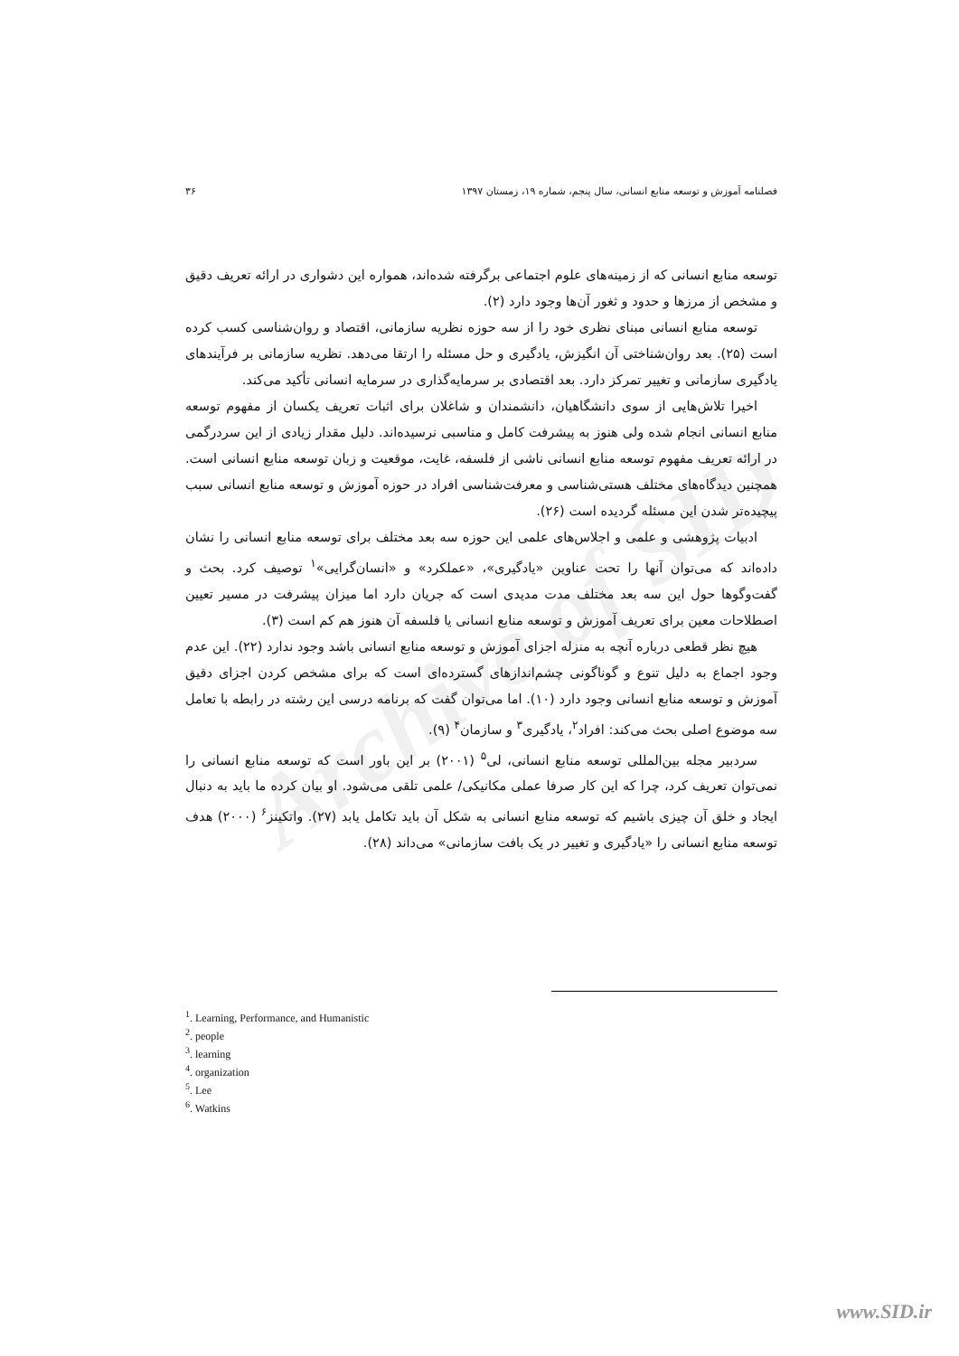Archive of SID
فصلنامه آموزش و توسعه منابع انسانی، سال پنجم، شماره ۱۹، زمستان ۱۳۹۷ ۳۶
توسعه منابع انسانی که از زمینه‌های علوم اجتماعی برگرفته شده‌اند، همواره این دشواری در ارائه تعریف دقیق و مشخص از مرزها و حدود و ثغور آن‌ها وجود دارد (۲).
توسعه منابع انسانی مبنای نظری خود را از سه حوزه نظریه سازمانی، اقتصاد و روان‌شناسی کسب کرده است (۲۵). بعد روان‌شناختی آن انگیزش، یادگیری و حل مسئله را ارتقا می‌دهد. نظریه سازمانی بر فرآیندهای یادگیری سازمانی و تغییر تمرکز دارد. بعد اقتصادی بر سرمایه‌گذاری در سرمایه انسانی تأکید می‌کند.
اخیرا تلاش‌هایی از سوی دانشگاهیان، دانشمندان و شاغلان برای اثبات تعریف یکسان از مفهوم توسعه منابع انسانی انجام شده ولی هنوز به پیشرفت کامل و مناسبی نرسیده‌اند. دلیل مقدار زیادی از این سردرگمی در ارائه تعریف مفهوم توسعه منابع انسانی ناشی از فلسفه، غایت، موقعیت و زبان توسعه منابع انسانی است. همچنین دیدگاه‌های مختلف هستی‌شناسی و معرفت‌شناسی افراد در حوزه آموزش و توسعه منابع انسانی سبب پیچیده‌تر شدن این مسئله گردیده است (۲۶).
ادبیات پژوهشی و علمی و اجلاس‌های علمی این حوزه سه بعد مختلف برای توسعه منابع انسانی را نشان داده‌اند که می‌توان آنها را تحت عناوین «یادگیری»، «عملکرد» و «انسان‌گرایی»<sup>۱</sup> توصیف کرد. بحث و گفت‌وگوها حول این سه بعد مختلف مدت مدیدی است که جریان دارد اما میزان پیشرفت در مسیر تعیین اصطلاحات معین برای تعریف آموزش و توسعه منابع انسانی یا فلسفه آن هنوز هم کم است (۳).
هیچ نظر قطعی درباره آنچه به منزله اجزای آموزش و توسعه منابع انسانی باشد وجود ندارد (۲۲). این عدم وجود اجماع به دلیل تنوع و گوناگونی چشم‌اندازهای گسترده‌ای است که برای مشخص کردن اجزای دقیق آموزش و توسعه منابع انسانی وجود دارد (۱۰). اما می‌توان گفت که برنامه درسی این رشته در رابطه با تعامل سه موضوع اصلی بحث می‌کند: افراد<sup>۲</sup>، یادگیری<sup>۳</sup> و سازمان<sup>۴</sup> (۹).
سردبیر مجله بین‌المللی توسعه منابع انسانی، لی<sup>۵</sup> (۲۰۰۱) بر این باور است که توسعه منابع انسانی را نمی‌توان تعریف کرد، چرا که این کار صرفا عملی مکانیکی/ علمی تلقی می‌شود. او بیان کرده ما باید به دنبال ایجاد و خلق آن چیزی باشیم که توسعه منابع انسانی به شکل آن باید تکامل یابد (۲۷). واتکینز<sup>۶</sup> (۲۰۰۰) هدف توسعه منابع انسانی را «یادگیری و تغییر در یک بافت سازمانی» می‌داند (۲۸).
<sup>1</sup>. Learning, Performance, and Humanistic
<sup>2</sup>. people
<sup>3</sup>. learning
<sup>4</sup>. organization
<sup>5</sup>. Lee
<sup>6</sup>. Watkins
www.SID.ir